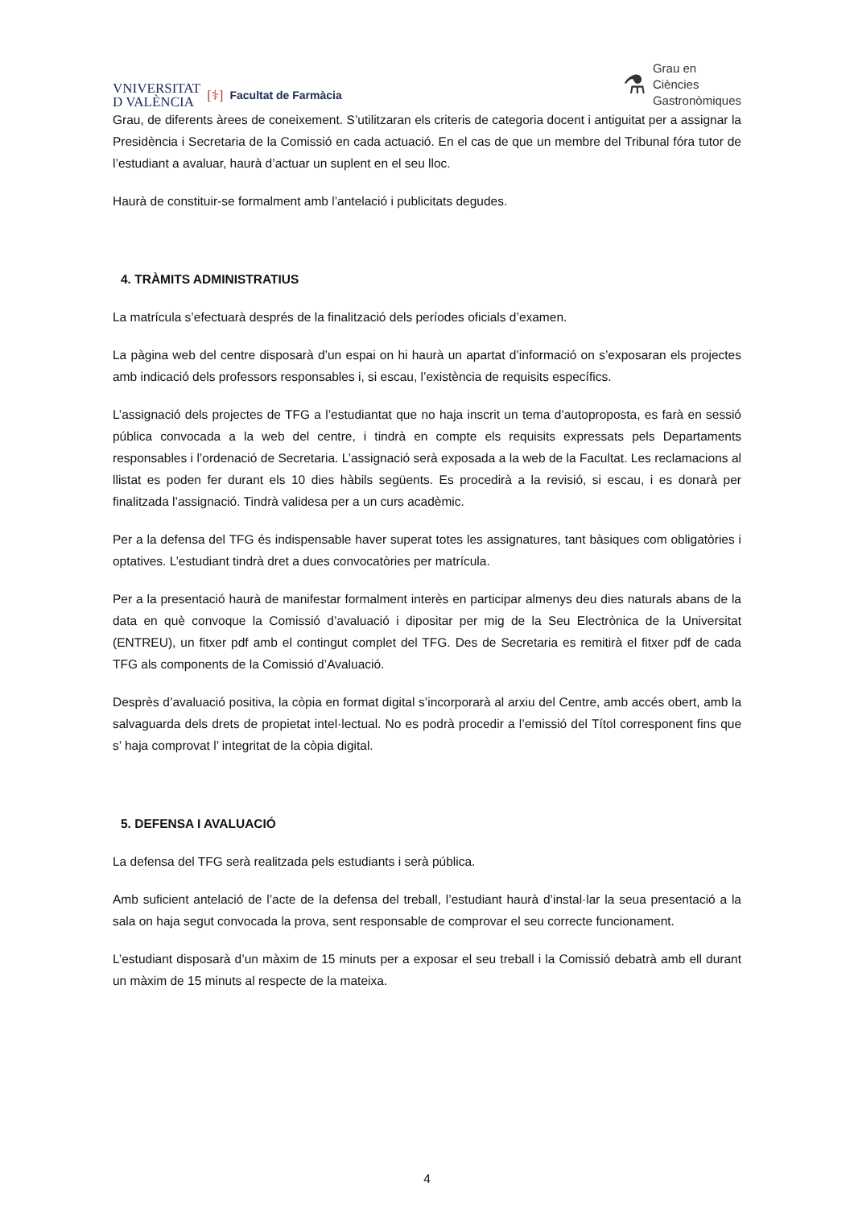VNIVERSITAT
D VALÈNCIA [⚕] Facultat de Farmàcia
⚗ Grau en
Ciències
Gastronòmiques
Grau, de diferents àrees de coneixement. S’utilitzaran els criteris de categoria docent i antiguitat per a assignar la Presidència i Secretaria de la Comissió en cada actuació. En el cas de que un membre del Tribunal fóra tutor de l’estudiant a avaluar, haurà d’actuar un suplent en el seu lloc.
Haurà de constituir-se formalment amb l’antelació i publicitats degudes.
4. TRÀMITS ADMINISTRATIUS
La matrícula s’efectuarà després de la finalització dels períodes oficials d’examen.
La pàgina web del centre disposarà d’un espai on hi haurà un apartat d’informació on s’exposaran els projectes amb indicació dels professors responsables i, si escau, l’existència de requisits específics.
L’assignació dels projectes de TFG a l’estudiantat que no haja inscrit un tema d’autoproposta, es farà en sessió pública convocada a la web del centre, i tindrà en compte els requisits expressats pels Departaments responsables i l’ordenació de Secretaria. L’assignació serà exposada a la web de la Facultat. Les reclamacions al llistat es poden fer durant els 10 dies hàbils següents. Es procedirà a la revisió, si escau, i es donarà per finalitzada l’assignació. Tindrà validesa per a un curs acadèmic.
Per a la defensa del TFG és indispensable haver superat totes les assignatures, tant bàsiques com obligatòries i optatives. L’estudiant tindrà dret a dues convocatòries per matrícula.
Per a la presentació haurà de manifestar formalment interès en participar almenys deu dies naturals abans de la data en què convoque la Comissió d’avaluació i dipositar per mig de la Seu Electrònica de la Universitat (ENTREU), un fitxer pdf amb el contingut complet del TFG. Des de Secretaria es remitirà el fitxer pdf de cada TFG als components de la Comissió d’Avaluació.
Desprès d’avaluació positiva, la còpia en format digital s’incorporarà al arxiu del Centre, amb accés obert, amb la salvaguarda dels drets de propietat intel·lectual. No es podrà procedir a l’emissió del Títol corresponent fins que s’ haja comprovat l’ integritat de la còpia digital.
5. DEFENSA I AVALUACIÓ
La defensa del TFG serà realitzada pels estudiants i serà pública.
Amb suficient antelació de l’acte de la defensa del treball, l’estudiant haurà d’instal·lar la seua presentació a la sala on haja segut convocada la prova, sent responsable de comprovar el seu correcte funcionament.
L’estudiant disposarà d’un màxim de 15 minuts per a exposar el seu treball i la Comissió debatrà amb ell durant un màxim de 15 minuts al respecte de la mateixa.
4